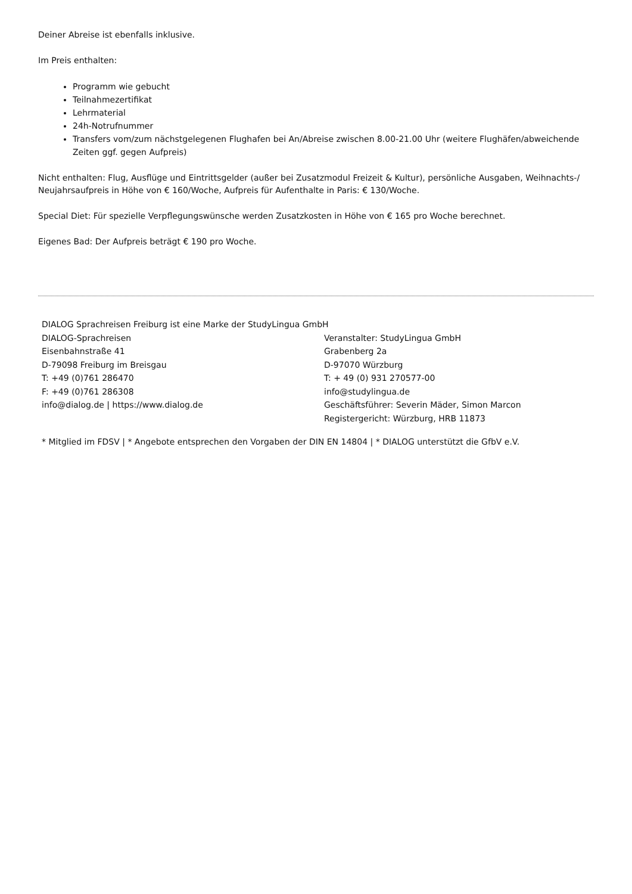Deiner Abreise ist ebenfalls inklusive.
Im Preis enthalten:
Programm wie gebucht
Teilnahmezertifikat
Lehrmaterial
24h-Notrufnummer
Transfers vom/zum nächstgelegenen Flughafen bei An/Abreise zwischen 8.00-21.00 Uhr (weitere Flughäfen/abweichende Zeiten ggf. gegen Aufpreis)
Nicht enthalten: Flug, Ausflüge und Eintrittsgelder (außer bei Zusatzmodul Freizeit & Kultur), persönliche Ausgaben, Weihnachts-/ Neujahrsaufpreis in Höhe von € 160/Woche, Aufpreis für Aufenthalte in Paris: € 130/Woche.
Special Diet: Für spezielle Verpflegungswünsche werden Zusatzkosten in Höhe von € 165 pro Woche berechnet.
Eigenes Bad: Der Aufpreis beträgt € 190 pro Woche.
DIALOG Sprachreisen Freiburg ist eine Marke der StudyLingua GmbH
DIALOG-Sprachreisen
Eisenbahnstraße 41
D-79098 Freiburg im Breisgau
T: +49 (0)761 286470
F: +49 (0)761 286308
info@dialog.de | https://www.dialog.de
Veranstalter: StudyLingua GmbH
Grabenberg 2a
D-97070 Würzburg
T: + 49 (0) 931 270577-00
info@studylingua.de
Geschäftsführer: Severin Mäder, Simon Marcon
Registergericht: Würzburg, HRB 11873
* Mitglied im FDSV | * Angebote entsprechen den Vorgaben der DIN EN 14804 | * DIALOG unterstützt die GfbV e.V.